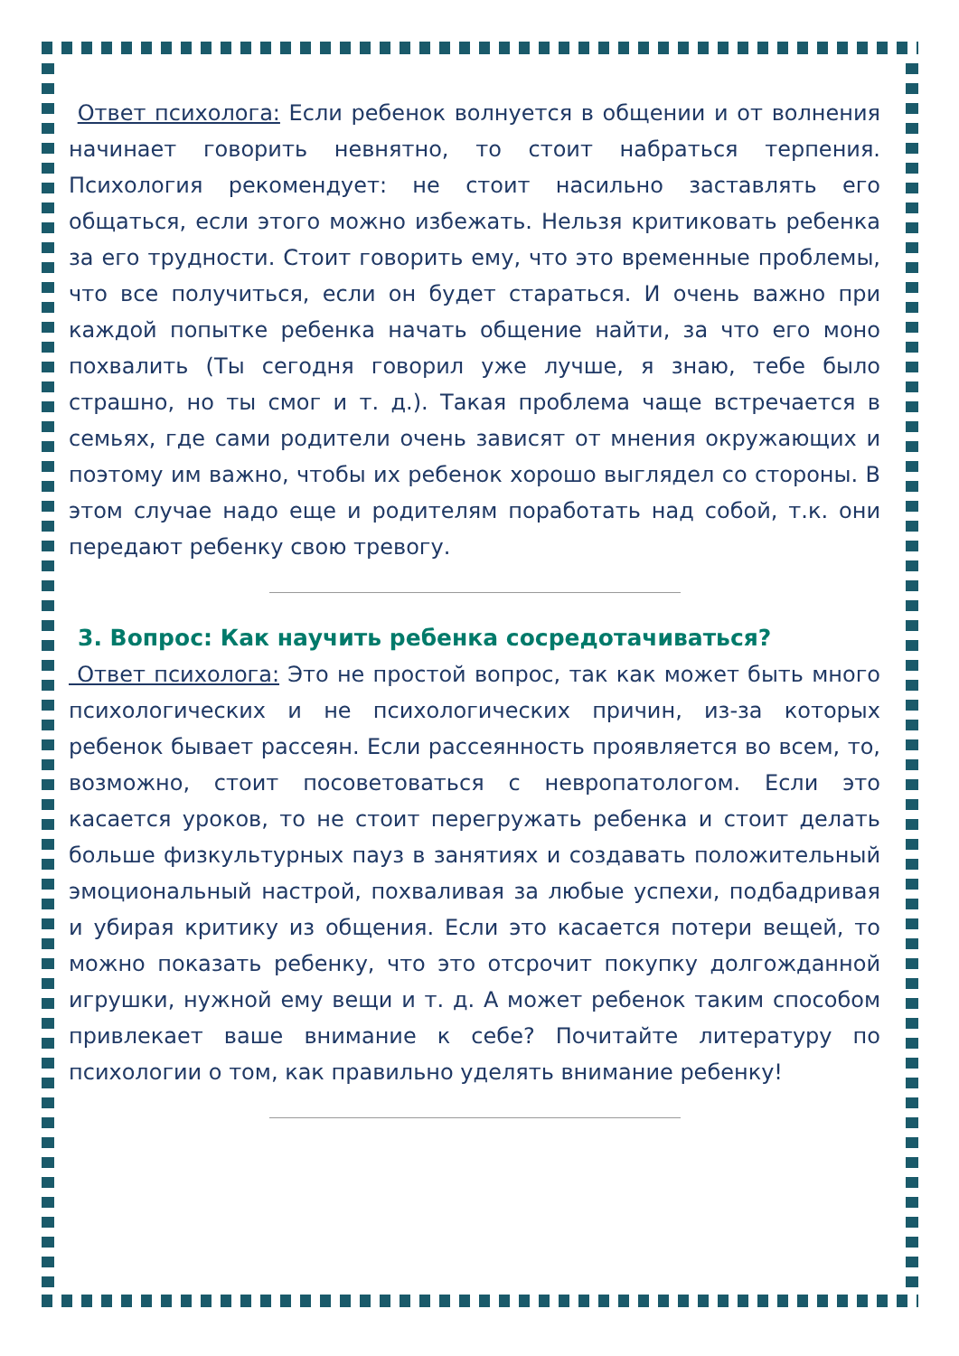Ответ психолога: Если ребенок волнуется в общении и от волнения начинает говорить невнятно, то стоит набраться терпения. Психология рекомендует: не стоит насильно заставлять его общаться, если этого можно избежать. Нельзя критиковать ребенка за его трудности. Стоит говорить ему, что это временные проблемы, что все получиться, если он будет стараться. И очень важно при каждой попытке ребенка начать общение найти, за что его моно похвалить (Ты сегодня говорил уже лучше, я знаю, тебе было страшно, но ты смог и т. д.). Такая проблема чаще встречается в семьях, где сами родители очень зависят от мнения окружающих и поэтому им важно, чтобы их ребенок хорошо выглядел со стороны. В этом случае надо еще и родителям поработать над собой, т.к. они передают ребенку свою тревогу.
3. Вопрос: Как научить ребенка сосредотачиваться?
Ответ психолога: Это не простой вопрос, так как может быть много психологических и не психологических причин, из-за которых ребенок бывает рассеян. Если рассеянность проявляется во всем, то, возможно, стоит посоветоваться с невропатологом. Если это касается уроков, то не стоит перегружать ребенка и стоит делать больше физкультурных пауз в занятиях и создавать положительный эмоциональный настрой, похваливая за любые успехи, подбадривая и убирая критику из общения. Если это касается потери вещей, то можно показать ребенку, что это отсрочит покупку долгожданной игрушки, нужной ему вещи и т. д. А может ребенок таким способом привлекает ваше внимание к себе? Почитайте литературу по психологии о том, как правильно уделять внимание ребенку!